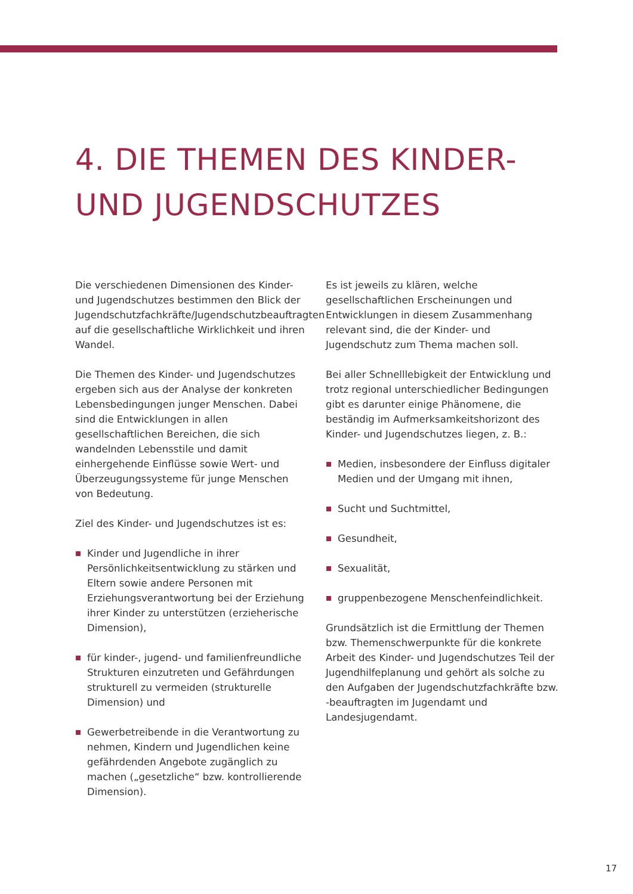4. DIE THEMEN DES KINDER-
UND JUGENDSCHUTZES
Die verschiedenen Dimensionen des Kinder- und Jugendschutzes bestimmen den Blick der Jugendschutzfachkräfte/Jugendschutzbeauftragten auf die gesellschaftliche Wirklichkeit und ihren Wandel.
Die Themen des Kinder- und Jugendschutzes ergeben sich aus der Analyse der konkreten Lebensbedingungen junger Menschen. Dabei sind die Entwicklungen in allen gesellschaftlichen Bereichen, die sich wandelnden Lebensstile und damit einhergehende Einflüsse sowie Wert- und Überzeugungssysteme für junge Menschen von Bedeutung.
Ziel des Kinder- und Jugendschutzes ist es:
Kinder und Jugendliche in ihrer Persönlichkeitsentwicklung zu stärken und Eltern sowie andere Personen mit Erziehungsverantwortung bei der Erziehung ihrer Kinder zu unterstützen (erzieherische Dimension),
für kinder-, jugend- und familienfreundliche Strukturen einzutreten und Gefährdungen strukturell zu vermeiden (strukturelle Dimension) und
Gewerbetreibende in die Verantwortung zu nehmen, Kindern und Jugendlichen keine gefährdenden Angebote zugänglich zu machen („gesetzliche“ bzw. kontrollierende Dimension).
Es ist jeweils zu klären, welche gesellschaftlichen Erscheinungen und Entwicklungen in diesem Zusammenhang relevant sind, die der Kinder- und Jugendschutz zum Thema machen soll.
Bei aller Schnelllebigkeit der Entwicklung und trotz regional unterschiedlicher Bedingungen gibt es darunter einige Phänomene, die beständig im Aufmerksamkeitshorizont des Kinder- und Jugendschutzes liegen, z. B.:
Medien, insbesondere der Einfluss digitaler Medien und der Umgang mit ihnen,
Sucht und Suchtmittel,
Gesundheit,
Sexualität,
gruppenbezogene Menschenfeindlichkeit.
Grundsätzlich ist die Ermittlung der Themen bzw. Themenschwerpunkte für die konkrete Arbeit des Kinder- und Jugendschutzes Teil der Jugendhilfeplanung und gehört als solche zu den Aufgaben der Jugendschutzfachkräfte bzw. -beauftragten im Jugendamt und Landesjugendamt.
17